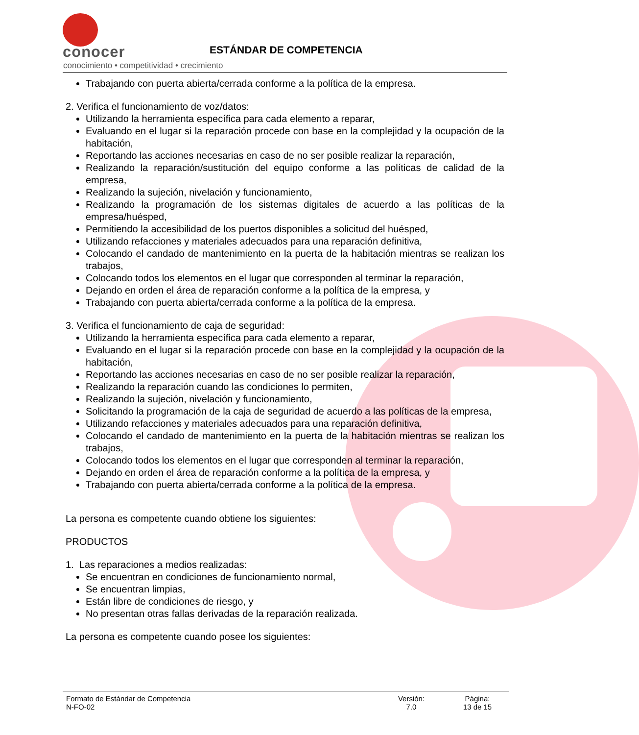conocer
conocimiento • competitividad • crecimiento
ESTÁNDAR DE COMPETENCIA
Trabajando con puerta abierta/cerrada conforme a la política de la empresa.
2. Verifica el funcionamiento de voz/datos:
Utilizando la herramienta específica para cada elemento a reparar,
Evaluando en el lugar si la reparación procede con base en la complejidad y la ocupación de la habitación,
Reportando las acciones necesarias en caso de no ser posible realizar la reparación,
Realizando la reparación/sustitución del equipo conforme a las políticas de calidad de la empresa,
Realizando la sujeción, nivelación y funcionamiento,
Realizando la programación de los sistemas digitales de acuerdo a las políticas de la empresa/huésped,
Permitiendo la accesibilidad de los puertos disponibles a solicitud del huésped,
Utilizando refacciones y materiales adecuados para una reparación definitiva,
Colocando el candado de mantenimiento en la puerta de la habitación mientras se realizan los trabajos,
Colocando todos los elementos en el lugar que corresponden al terminar la reparación,
Dejando en orden el área de reparación conforme a la política de la empresa, y
Trabajando con puerta abierta/cerrada conforme a la política de la empresa.
3. Verifica el funcionamiento de caja de seguridad:
Utilizando la herramienta específica para cada elemento a reparar,
Evaluando en el lugar si la reparación procede con base en la complejidad y la ocupación de la habitación,
Reportando las acciones necesarias en caso de no ser posible realizar la reparación,
Realizando la reparación cuando las condiciones lo permiten,
Realizando la sujeción, nivelación y funcionamiento,
Solicitando la programación de la caja de seguridad de acuerdo a las políticas de la empresa,
Utilizando refacciones y materiales adecuados para una reparación definitiva,
Colocando el candado de mantenimiento en la puerta de la habitación mientras se realizan los trabajos,
Colocando todos los elementos en el lugar que corresponden al terminar la reparación,
Dejando en orden el área de reparación conforme a la política de la empresa, y
Trabajando con puerta abierta/cerrada conforme a la política de la empresa.
La persona es competente cuando obtiene los siguientes:
PRODUCTOS
1. Las reparaciones a medios realizadas:
Se encuentran en condiciones de funcionamiento normal,
Se encuentran limpias,
Están libre de condiciones de riesgo, y
No presentan otras fallas derivadas de la reparación realizada.
La persona es competente cuando posee los siguientes:
Formato de Estándar de Competencia
N-FO-02
Versión:
7.0
Página:
13 de 15